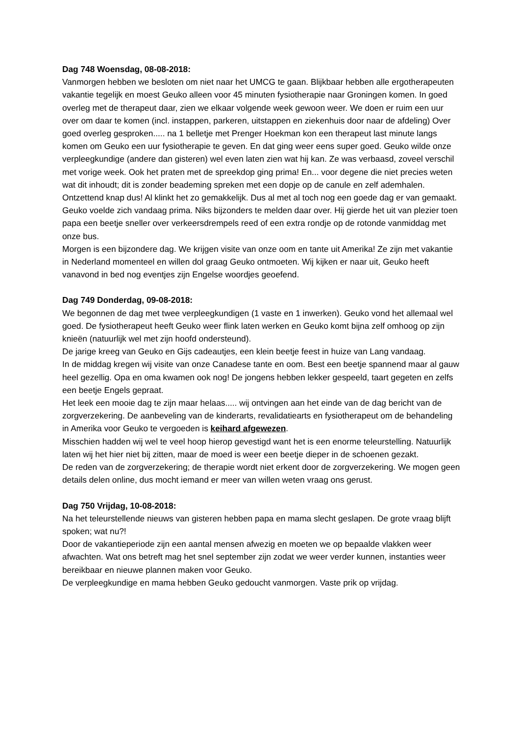Dag 748 Woensdag, 08-08-2018:
Vanmorgen hebben we besloten om niet naar het UMCG te gaan. Blijkbaar hebben alle ergotherapeuten vakantie tegelijk en moest Geuko alleen voor 45 minuten fysiotherapie naar Groningen komen. In goed overleg met de therapeut daar, zien we elkaar volgende week gewoon weer. We doen er ruim een uur over om daar te komen (incl. instappen, parkeren, uitstappen en ziekenhuis door naar de afdeling) Over goed overleg gesproken..... na 1 belletje met Prenger Hoekman kon een therapeut last minute langs komen om Geuko een uur fysiotherapie te geven. En dat ging weer eens super goed. Geuko wilde onze verpleegkundige (andere dan gisteren) wel even laten zien wat hij kan. Ze was verbaasd, zoveel verschil met vorige week. Ook het praten met de spreekdop ging prima! En... voor degene die niet precies weten wat dit inhoudt; dit is zonder beademing spreken met een dopje op de canule en zelf ademhalen. Ontzettend knap dus! Al klinkt het zo gemakkelijk. Dus al met al toch nog een goede dag er van gemaakt.
Geuko voelde zich vandaag prima. Niks bijzonders te melden daar over. Hij gierde het uit van plezier toen papa een beetje sneller over verkeersdrempels reed of een extra rondje op de rotonde vanmiddag met onze bus.
Morgen is een bijzondere dag. We krijgen visite van onze oom en tante uit Amerika! Ze zijn met vakantie in Nederland momenteel en willen dol graag Geuko ontmoeten. Wij kijken er naar uit, Geuko heeft vanavond in bed nog eventjes zijn Engelse woordjes geoefend.
Dag 749 Donderdag, 09-08-2018:
We begonnen de dag met twee verpleegkundigen (1 vaste en 1 inwerken). Geuko vond het allemaal wel goed. De fysiotherapeut heeft Geuko weer flink laten werken en Geuko komt bijna zelf omhoog op zijn knieën (natuurlijk wel met zijn hoofd ondersteund).
De jarige kreeg van Geuko en Gijs cadeautjes, een klein beetje feest in huize van Lang vandaag.
In de middag kregen wij visite van onze Canadese tante en oom. Best een beetje spannend maar al gauw heel gezellig. Opa en oma kwamen ook nog! De jongens hebben lekker gespeeld, taart gegeten en zelfs een beetje Engels gepraat.
Het leek een mooie dag te zijn maar helaas..... wij ontvingen aan het einde van de dag bericht van de zorgverzekering. De aanbeveling van de kinderarts, revalidatiearts en fysiotherapeut om de behandeling in Amerika voor Geuko te vergoeden is keihard afgewezen.
Misschien hadden wij wel te veel hoop hierop gevestigd want het is een enorme teleurstelling. Natuurlijk laten wij het hier niet bij zitten, maar de moed is weer een beetje dieper in de schoenen gezakt.
De reden van de zorgverzekering; de therapie wordt niet erkent door de zorgverzekering. We mogen geen details delen online, dus mocht iemand er meer van willen weten vraag ons gerust.
Dag 750 Vrijdag, 10-08-2018:
Na het teleurstellende nieuws van gisteren hebben papa en mama slecht geslapen. De grote vraag blijft spoken; wat nu?!
Door de vakantieperiode zijn een aantal mensen afwezig en moeten we op bepaalde vlakken weer afwachten. Wat ons betreft mag het snel september zijn zodat we weer verder kunnen, instanties weer bereikbaar en nieuwe plannen maken voor Geuko.
De verpleegkundige en mama hebben Geuko gedoucht vanmorgen. Vaste prik op vrijdag.